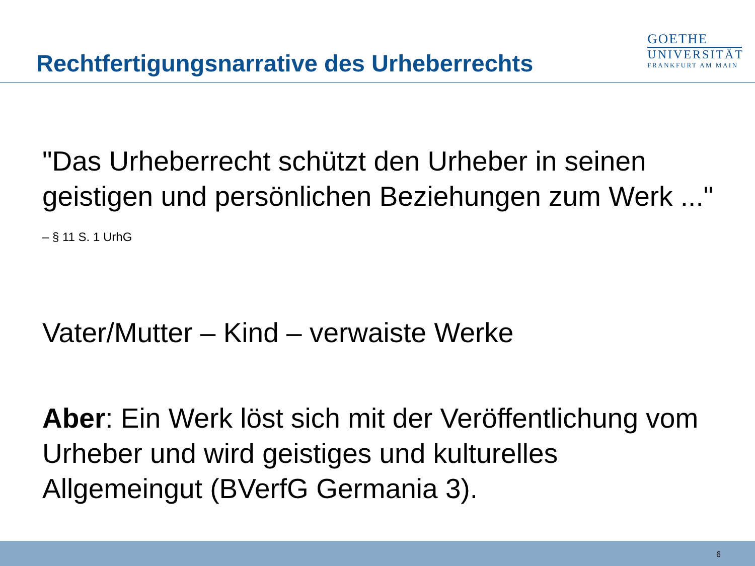Rechtfertigungsnarrative des Urheberrechts
GOETHE
UNIVERSITÄT
FRANKFURT AM MAIN
"Das Urheberrecht schützt den Urheber in seinen geistigen und persönlichen Beziehungen zum Werk ..." – § 11 S. 1 UrhG
Vater/Mutter – Kind – verwaiste Werke
Aber: Ein Werk löst sich mit der Veröffentlichung vom Urheber und wird geistiges und kulturelles Allgemeingut (BVerfG Germania 3).
6